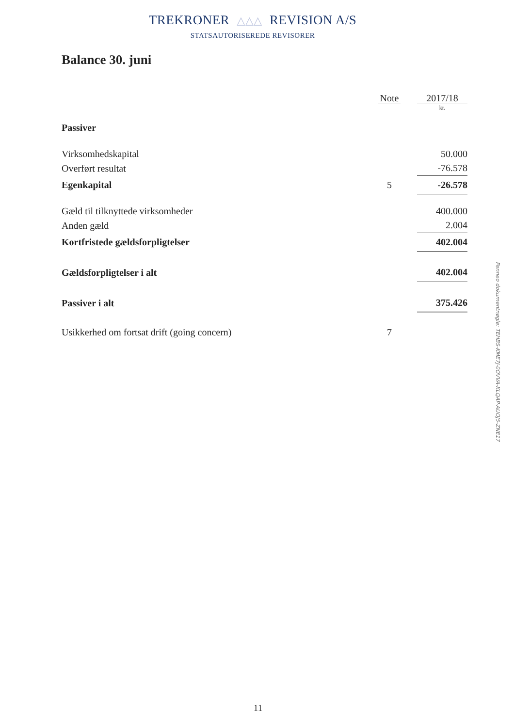TREKRONER △△△ REVISION A/S
STATSAUTORISEREDE REVISORER
Balance 30. juni
| | Note | | 2017/18 |
| --- | --- | --- | --- |
| | | | kr. |
| Passiver | | | |
| Virksomhedskapital | | | 50.000 |
| Overført resultat | | | -76.578 |
| Egenkapital | 5 | | -26.578 |
| Gæld til tilknyttede virksomheder | | | 400.000 |
| Anden gæld | | | 2.004 |
| Kortfristede gældsforpligtelser | | | 402.004 |
| Gældsforpligtelser i alt | | | 402.004 |
| Passiver i alt | | | 375.426 |
| Usikkerhed om fortsat drift (going concern) | 7 | | |
11
Penneo dokumentnøgle: TEHBS-KME7J-0OVVA-KLQAP-AUOJ5-ZNE17